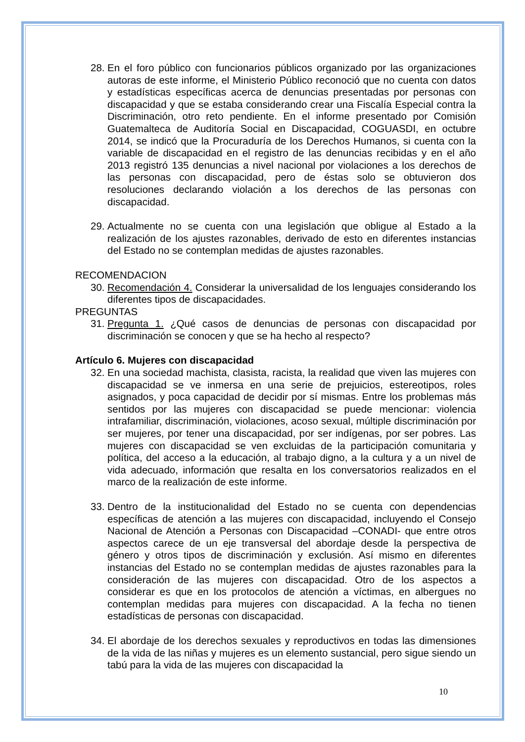28. En el foro público con funcionarios públicos organizado por las organizaciones autoras de este informe, el Ministerio Público reconoció que no cuenta con datos y estadísticas específicas acerca de denuncias presentadas por personas con discapacidad y que se estaba considerando crear una Fiscalía Especial contra la Discriminación, otro reto pendiente. En el informe presentado por Comisión Guatemalteca de Auditoría Social en Discapacidad, COGUASDI, en octubre 2014, se indicó que la Procuraduría de los Derechos Humanos, si cuenta con la variable de discapacidad en el registro de las denuncias recibidas y en el año 2013 registró 135 denuncias a nivel nacional por violaciones a los derechos de las personas con discapacidad, pero de éstas solo se obtuvieron dos resoluciones declarando violación a los derechos de las personas con discapacidad.
29. Actualmente no se cuenta con una legislación que obligue al Estado a la realización de los ajustes razonables, derivado de esto en diferentes instancias del Estado no se contemplan medidas de ajustes razonables.
RECOMENDACION
30. Recomendación 4. Considerar la universalidad de los lenguajes considerando los diferentes tipos de discapacidades.
PREGUNTAS
31. Pregunta 1. ¿Qué casos de denuncias de personas con discapacidad por discriminación se conocen y que se ha hecho al respecto?
Artículo 6. Mujeres con discapacidad
32. En una sociedad machista, clasista, racista, la realidad que viven las mujeres con discapacidad se ve inmersa en una serie de prejuicios, estereotipos, roles asignados, y poca capacidad de decidir por sí mismas. Entre los problemas más sentidos por las mujeres con discapacidad se puede mencionar: violencia intrafamiliar, discriminación, violaciones, acoso sexual, múltiple discriminación por ser mujeres, por tener una discapacidad, por ser indígenas, por ser pobres. Las mujeres con discapacidad se ven excluidas de la participación comunitaria y política, del acceso a la educación, al trabajo digno, a la cultura y a un nivel de vida adecuado, información que resalta en los conversatorios realizados en el marco de la realización de este informe.
33. Dentro de la institucionalidad del Estado no se cuenta con dependencias específicas de atención a las mujeres con discapacidad, incluyendo el Consejo Nacional de Atención a Personas con Discapacidad –CONADI- que entre otros aspectos carece de un eje transversal del abordaje desde la perspectiva de género y otros tipos de discriminación y exclusión. Así mismo en diferentes instancias del Estado no se contemplan medidas de ajustes razonables para la consideración de las mujeres con discapacidad. Otro de los aspectos a considerar es que en los protocolos de atención a víctimas, en albergues no contemplan medidas para mujeres con discapacidad. A la fecha no tienen estadísticas de personas con discapacidad.
34. El abordaje de los derechos sexuales y reproductivos en todas las dimensiones de la vida de las niñas y mujeres es un elemento sustancial, pero sigue siendo un tabú para la vida de las mujeres con discapacidad la
10